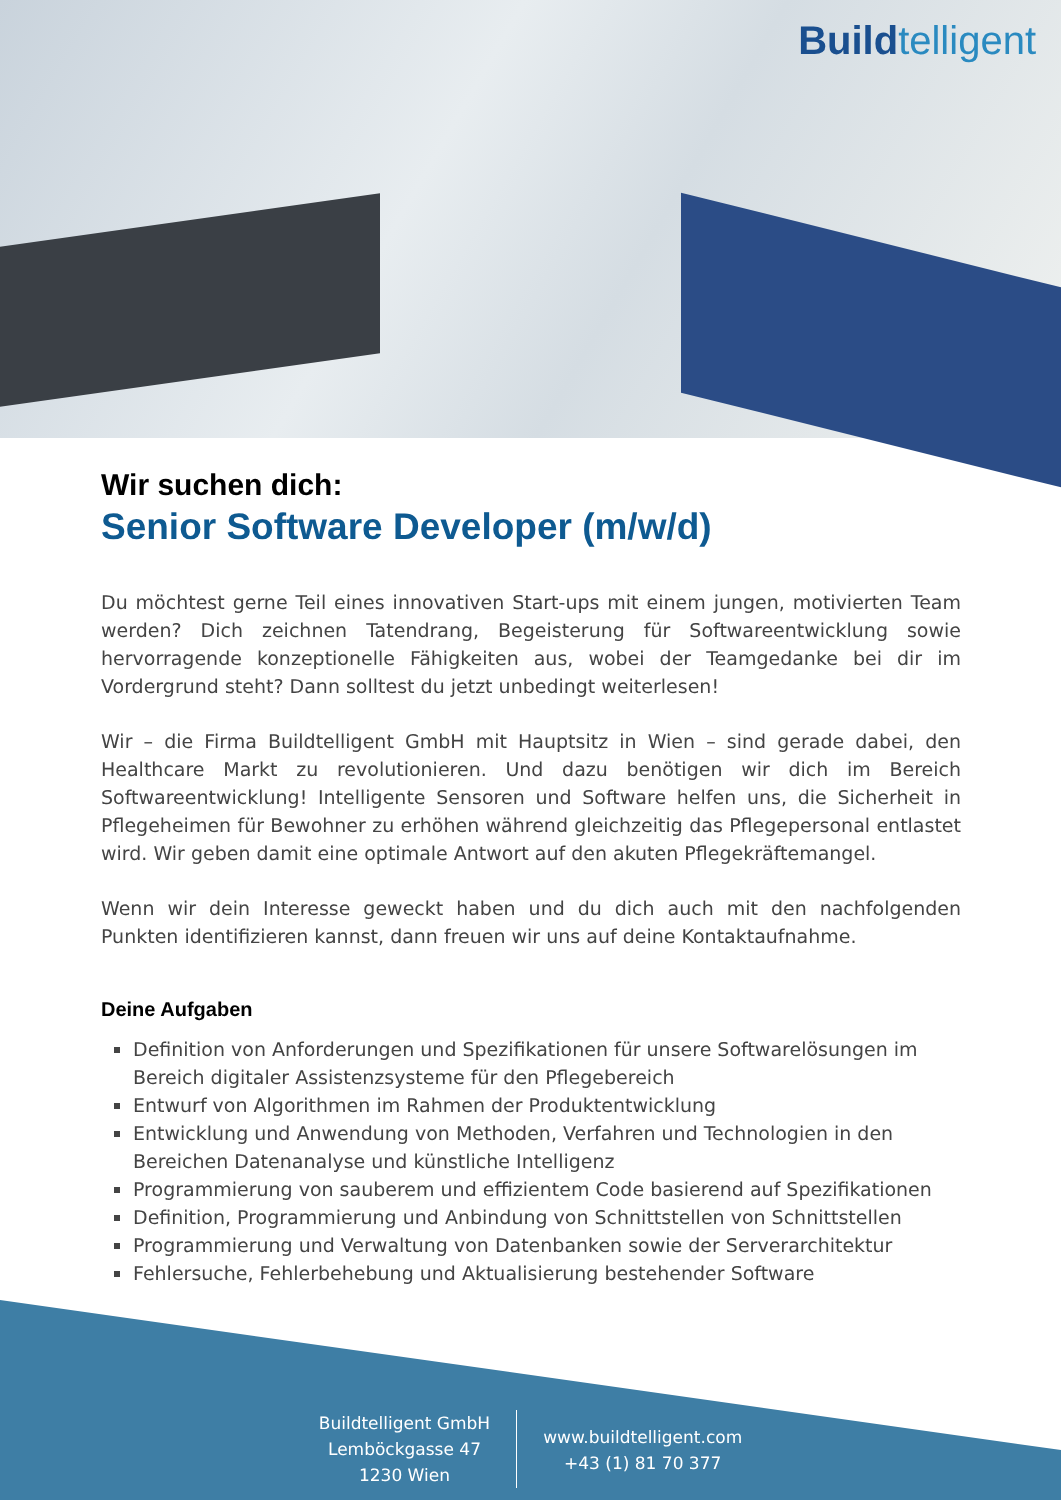Buildtelligent
Wir suchen dich:
Senior Software Developer (m/w/d)
Du möchtest gerne Teil eines innovativen Start-ups mit einem jungen, motivierten Team werden? Dich zeichnen Tatendrang, Begeisterung für Softwareentwicklung sowie hervorragende konzeptionelle Fähigkeiten aus, wobei der Teamgedanke bei dir im Vordergrund steht? Dann solltest du jetzt unbedingt weiterlesen!
Wir – die Firma Buildtelligent GmbH mit Hauptsitz in Wien – sind gerade dabei, den Healthcare Markt zu revolutionieren. Und dazu benötigen wir dich im Bereich Softwareentwicklung! Intelligente Sensoren und Software helfen uns, die Sicherheit in Pflegeheimen für Bewohner zu erhöhen während gleichzeitig das Pflegepersonal entlastet wird. Wir geben damit eine optimale Antwort auf den akuten Pflegekräftemangel.
Wenn wir dein Interesse geweckt haben und du dich auch mit den nachfolgenden Punkten identifizieren kannst, dann freuen wir uns auf deine Kontaktaufnahme.
Deine Aufgaben
Definition von Anforderungen und Spezifikationen für unsere Softwarelösungen im Bereich digitaler Assistenzsysteme für den Pflegebereich
Entwurf von Algorithmen im Rahmen der Produktentwicklung
Entwicklung und Anwendung von Methoden, Verfahren und Technologien in den Bereichen Datenanalyse und künstliche Intelligenz
Programmierung von sauberem und effizientem Code basierend auf Spezifikationen
Definition, Programmierung und Anbindung von Schnittstellen von Schnittstellen
Programmierung und Verwaltung von Datenbanken sowie der Serverarchitektur
Fehlersuche, Fehlerbehebung und Aktualisierung bestehender Software
Buildtelligent GmbH
Lemböckgasse 47
1230 Wien
www.buildtelligent.com
+43 (1) 81 70 377